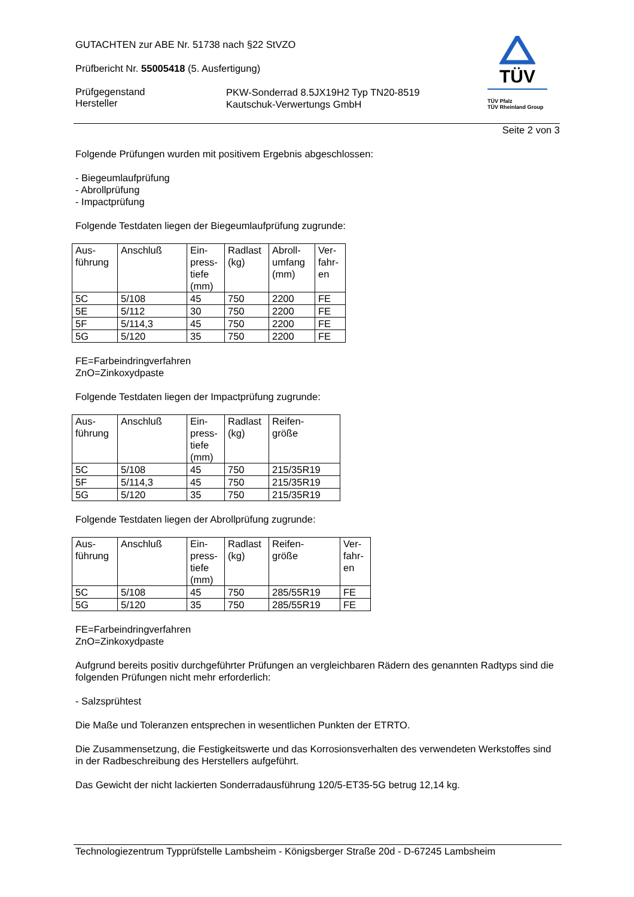TÜV
TÜV Pfalz
TÜV Rheinland Group
GUTACHTEN zur ABE Nr. 51738 nach §22 StVZO
Prüfbericht Nr. 55005418 (5. Ausfertigung)
Prüfgegenstand
Hersteller
PKW-Sonderrad 8.5JX19H2 Typ TN20-8519
Kautschuk-Verwertungs GmbH
Seite 2 von 3
Folgende Prüfungen wurden mit positivem Ergebnis abgeschlossen:
- Biegeumlaufprüfung
- Abrollprüfung
- Impactprüfung
Folgende Testdaten liegen der Biegeumlaufprüfung zugrunde:
| Aus- führung | Anschluß | Ein- press- tiefe (mm) | Radlast (kg) | Abroll- umfang (mm) | Ver- fahr- en |
| 5C | 5/108 | 45 | 750 | 2200 | FE |
| 5E | 5/112 | 30 | 750 | 2200 | FE |
| 5F | 5/114,3 | 45 | 750 | 2200 | FE |
| 5G | 5/120 | 35 | 750 | 2200 | FE |
FE=Farbeindringverfahren
ZnO=Zinkoxydpaste
Folgende Testdaten liegen der Impactprüfung zugrunde:
| Aus- führung | Anschluß | Ein- press- tiefe (mm) | Radlast (kg) | Reifen- größe |
| 5C | 5/108 | 45 | 750 | 215/35R19 |
| 5F | 5/114,3 | 45 | 750 | 215/35R19 |
| 5G | 5/120 | 35 | 750 | 215/35R19 |
Folgende Testdaten liegen der Abrollprüfung zugrunde:
| Aus- führung | Anschluß | Ein- press- tiefe (mm) | Radlast (kg) | Reifen- größe | Ver- fahr- en |
| 5C | 5/108 | 45 | 750 | 285/55R19 | FE |
| 5G | 5/120 | 35 | 750 | 285/55R19 | FE |
FE=Farbeindringverfahren
ZnO=Zinkoxydpaste
Aufgrund bereits positiv durchgeführter Prüfungen an vergleichbaren Rädern des genannten Radtyps sind die folgenden Prüfungen nicht mehr erforderlich:
- Salzsprühtest
Die Maße und Toleranzen entsprechen in wesentlichen Punkten der ETRTO.
Die Zusammensetzung, die Festigkeitswerte und das Korrosionsverhalten des verwendeten Werkstoffes sind in der Radbeschreibung des Herstellers aufgeführt.
Das Gewicht der nicht lackierten Sonderradausführung 120/5-ET35-5G betrug 12,14 kg.
Technologiezentrum Typprüfstelle Lambsheim - Königsberger Straße 20d - D-67245 Lambsheim